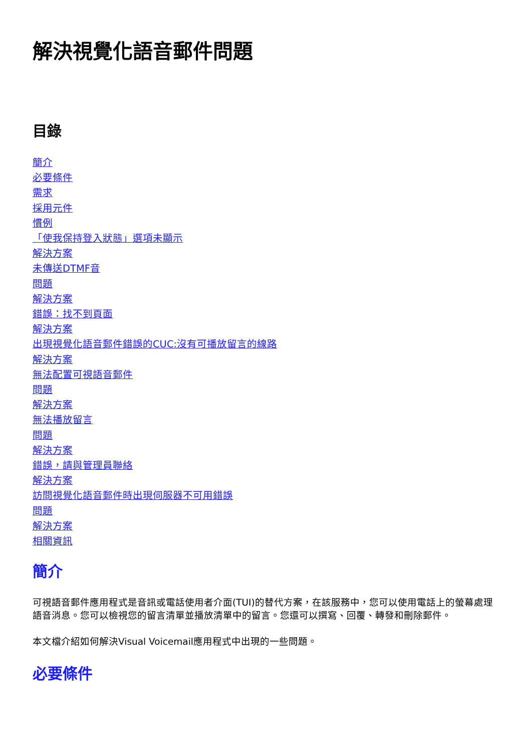解決視覺化語音郵件問題
目錄
簡介
必要條件
需求
採用元件
慣例
「使我保持登入狀態」選項未顯示
解決方案
未傳送DTMF音
問題
解決方案
錯誤：找不到頁面
解決方案
出現視覺化語音郵件錯誤的CUC:沒有可播放留言的線路
解決方案
無法配置可視語音郵件
問題
解決方案
無法播放留言
問題
解決方案
錯誤，請與管理員聯絡
解決方案
訪問視覺化語音郵件時出現伺服器不可用錯誤
問題
解決方案
相關資訊
簡介
可視語音郵件應用程式是音訊或電話使用者介面(TUI)的替代方案，在該服務中，您可以使用電話上的螢幕處理語音消息。您可以檢視您的留言清單並播放清單中的留言。您還可以撰寫、回覆、轉發和刪除郵件。
本文檔介紹如何解決Visual Voicemail應用程式中出現的一些問題。
必要條件